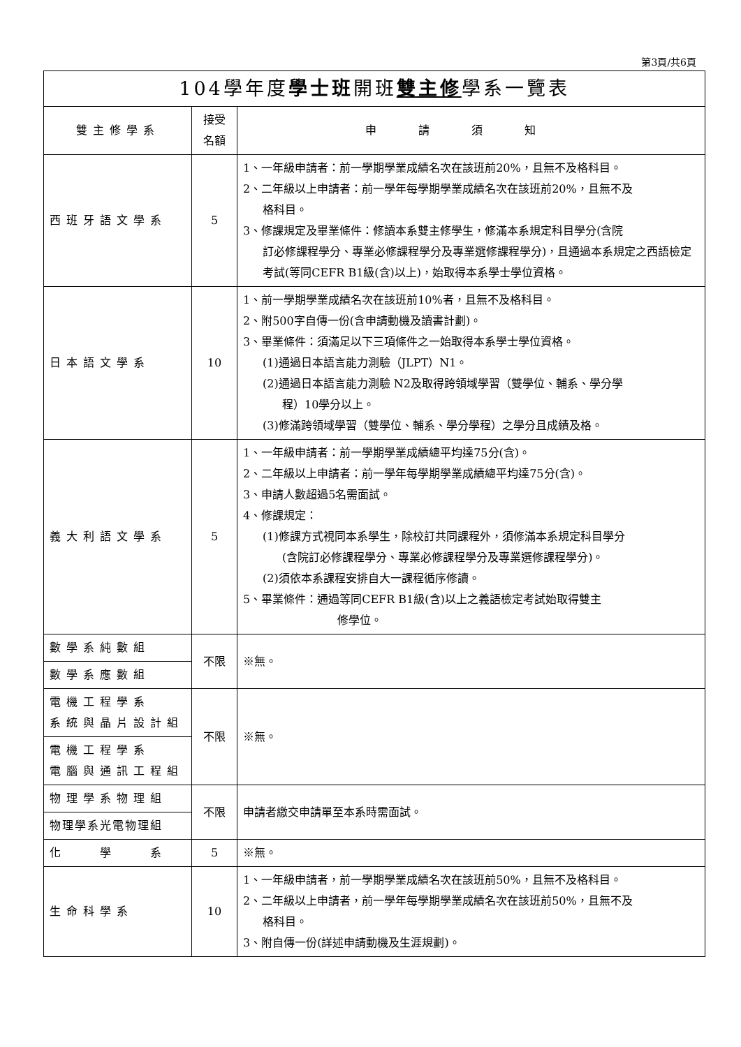第3頁/共6頁
| 104學年度 學士班 開班 雙主修 學系一覽表 | | |
| --- | --- | --- |
| 雙主修學系 | 接受 名額 | 申請須知 |
| 西班牙語文學系 | 5 | 1、一年級申請者：前一學期學業成績名次在該班前20%，且無不及格科目。 2、二年級以上申請者：前一學年每學期學業成績名次在該班前20%，且無不及 格科目。 3、修課規定及畢業條件：修讀本系雙主修學生，修滿本系規定科目學分(含院 訂必修課程學分、專業必修課程學分及專業選修課程學分)，且通過本系規定之西語檢定考試(等同CEFR B1級(含)以上)，始取得本系學士學位資格。 |
| 日本語文學系 | 10 | 1、前一學期學業成績名次在該班前10%者，且無不及格科目。 2、附500字自傳一份(含申請動機及讀書計劃)。 3、畢業條件：須滿足以下三項條件之一始取得本系學士學位資格。 (1)通過日本語言能力測驗（JLPT）N1。 (2)通過日本語言能力測驗 N2及取得跨領域學習（雙學位、輔系、學分學 程）10學分以上。 (3)修滿跨領域學習（雙學位、輔系、學分學程）之學分且成績及格。 |
| 義大利語文學系 | 5 | 1、一年級申請者：前一學期學業成績總平均達75分(含)。 2、二年級以上申請者：前一學年每學期學業成績總平均達75分(含)。 3、申請人數超過5名需面試。 4、修課規定： (1)修課方式視同本系學生，除校訂共同課程外，須修滿本系規定科目學分 (含院訂必修課程學分、專業必修課程學分及專業選修課程學分)。 (2)須依本系課程安排自大一課程循序修讀。 5、畢業條件：通過等同CEFR B1級(含)以上之義語檢定考試始取得雙主 修學位。 |
| 數學系純數組 | 不限 | ※無。 |
| 數學系應數組 | | |
| 電機工程學系 系統與晶片設計組 | 不限 | ※無。 |
| 電機工程學系 電腦與通訊工程組 | | |
| 物理學系物理組 | 不限 | 申請者繳交申請單至本系時需面試。 |
| 物理學系光電物理組 | | |
| 化 學 系 | 5 | ※無。 |
| 生命科學系 | 10 | 1、一年級申請者，前一學期學業成績名次在該班前50%，且無不及格科目。 2、二年級以上申請者，前一學年每學期學業成績名次在該班前50%，且無不及 格科目。 3、附自傳一份(詳述申請動機及生涯規劃)。 |